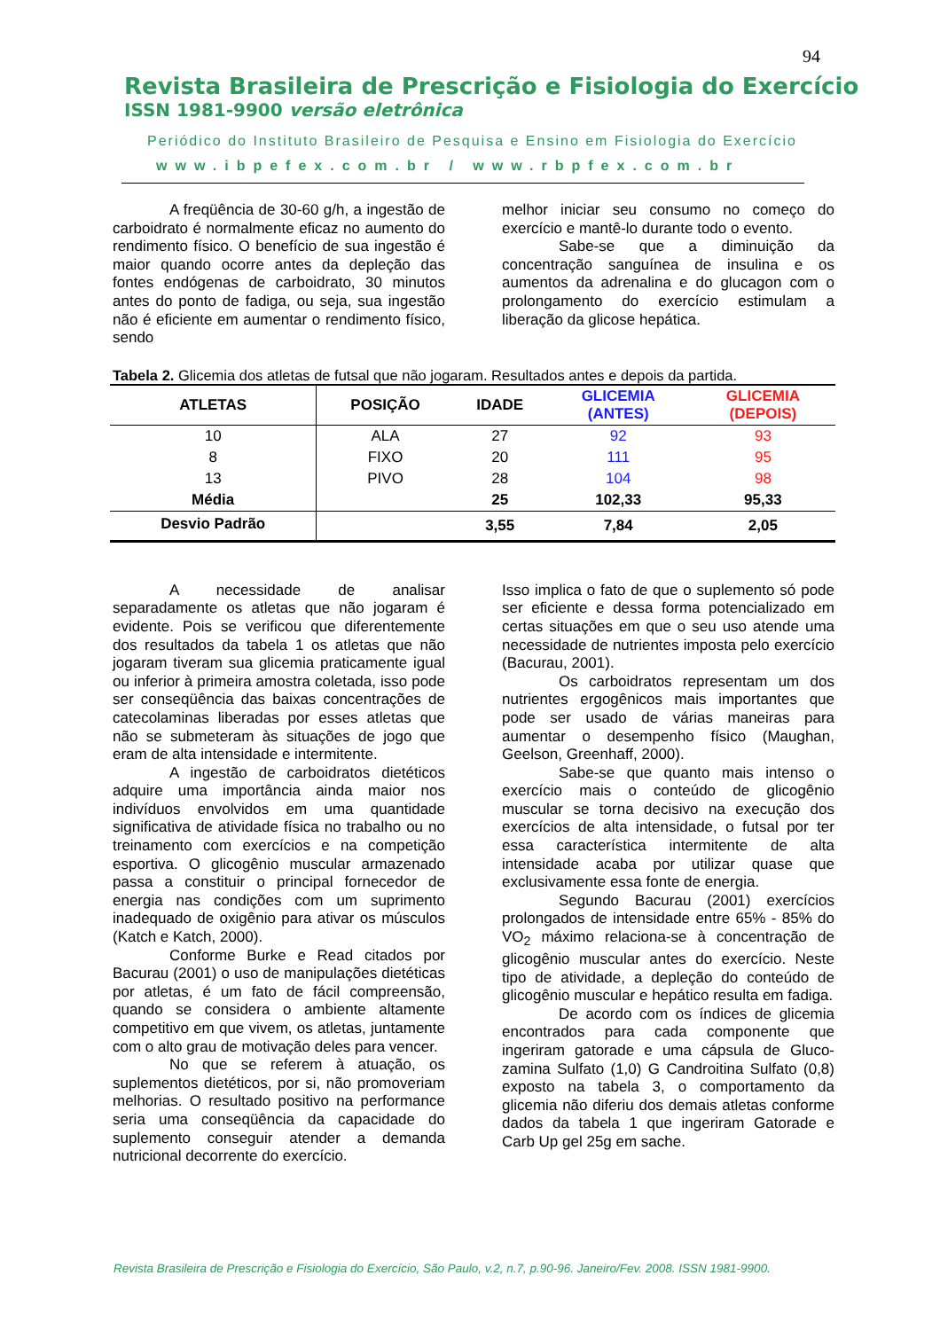94
Revista Brasileira de Prescrição e Fisiologia do Exercício
ISSN 1981-9900 versão eletrônica
Periódico do Instituto Brasileiro de Pesquisa e Ensino em Fisiologia do Exercício
www.ibpefex.com.br / www.rbpfex.com.br
A freqüência de 30-60 g/h, a ingestão de carboidrato é normalmente eficaz no aumento do rendimento físico. O benefício de sua ingestão é maior quando ocorre antes da depleção das fontes endógenas de carboidrato, 30 minutos antes do ponto de fadiga, ou seja, sua ingestão não é eficiente em aumentar o rendimento físico, sendo
melhor iniciar seu consumo no começo do exercício e mantê-lo durante todo o evento.
Sabe-se que a diminuição da concentração sanguínea de insulina e os aumentos da adrenalina e do glucagon com o prolongamento do exercício estimulam a liberação da glicose hepática.
Tabela 2. Glicemia dos atletas de futsal que não jogaram. Resultados antes e depois da partida.
| ATLETAS | POSIÇÃO | IDADE | GLICEMIA (ANTES) | GLICEMIA (DEPOIS) |
| --- | --- | --- | --- | --- |
| 10 | ALA | 27 | 92 | 93 |
| 8 | FIXO | 20 | 111 | 95 |
| 13 | PIVO | 28 | 104 | 98 |
| Média | | 25 | 102,33 | 95,33 |
| Desvio Padrão | | 3,55 | 7,84 | 2,05 |
A necessidade de analisar separadamente os atletas que não jogaram é evidente. Pois se verificou que diferentemente dos resultados da tabela 1 os atletas que não jogaram tiveram sua glicemia praticamente igual ou inferior à primeira amostra coletada, isso pode ser conseqüência das baixas concentrações de catecolaminas liberadas por esses atletas que não se submeteram às situações de jogo que eram de alta intensidade e intermitente.
A ingestão de carboidratos dietéticos adquire uma importância ainda maior nos indivíduos envolvidos em uma quantidade significativa de atividade física no trabalho ou no treinamento com exercícios e na competição esportiva. O glicogênio muscular armazenado passa a constituir o principal fornecedor de energia nas condições com um suprimento inadequado de oxigênio para ativar os músculos (Katch e Katch, 2000).
Conforme Burke e Read citados por Bacurau (2001) o uso de manipulações dietéticas por atletas, é um fato de fácil compreensão, quando se considera o ambiente altamente competitivo em que vivem, os atletas, juntamente com o alto grau de motivação deles para vencer.
No que se referem à atuação, os suplementos dietéticos, por si, não promoveriam melhorias. O resultado positivo na performance seria uma conseqüência da capacidade do suplemento conseguir atender a demanda nutricional decorrente do exercício.
Isso implica o fato de que o suplemento só pode ser eficiente e dessa forma potencializado em certas situações em que o seu uso atende uma necessidade de nutrientes imposta pelo exercício (Bacurau, 2001).
Os carboidratos representam um dos nutrientes ergogênicos mais importantes que pode ser usado de várias maneiras para aumentar o desempenho físico (Maughan, Geelson, Greenhaff, 2000).
Sabe-se que quanto mais intenso o exercício mais o conteúdo de glicogênio muscular se torna decisivo na execução dos exercícios de alta intensidade, o futsal por ter essa característica intermitente de alta intensidade acaba por utilizar quase que exclusivamente essa fonte de energia.
Segundo Bacurau (2001) exercícios prolongados de intensidade entre 65% - 85% do VO<sub>2</sub> máximo relaciona-se à concentração de glicogênio muscular antes do exercício. Neste tipo de atividade, a depleção do conteúdo de glicogênio muscular e hepático resulta em fadiga.
De acordo com os índices de glicemia encontrados para cada componente que ingeriram gatorade e uma cápsula de Gluco-zamina Sulfato (1,0) G Candroitina Sulfato (0,8) exposto na tabela 3, o comportamento da glicemia não diferiu dos demais atletas conforme dados da tabela 1 que ingeriram Gatorade e Carb Up gel 25g em sache.
Revista Brasileira de Prescrição e Fisiologia do Exercício, São Paulo, v.2, n.7, p.90-96. Janeiro/Fev. 2008. ISSN 1981-9900.